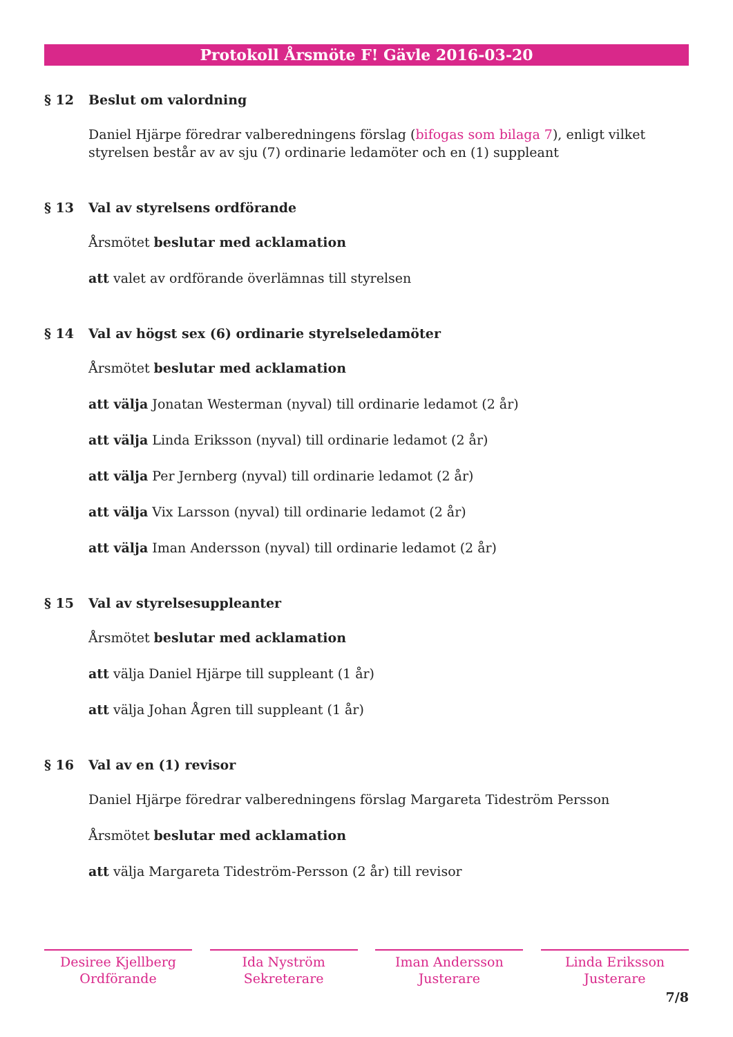Protokoll Årsmöte F! Gävle 2016-03-20
§ 12 Beslut om valordning
Daniel Hjärpe föredrar valberedningens förslag (bifogas som bilaga 7), enligt vilket styrelsen består av av sju (7) ordinarie ledamöter och en (1) suppleant
§ 13 Val av styrelsens ordförande
Årsmötet beslutar med acklamation
att valet av ordförande överlämnas till styrelsen
§ 14 Val av högst sex (6) ordinarie styrelseledamöter
Årsmötet beslutar med acklamation
att välja Jonatan Westerman (nyval) till ordinarie ledamot (2 år)
att välja Linda Eriksson (nyval) till ordinarie ledamot (2 år)
att välja Per Jernberg (nyval) till ordinarie ledamot (2 år)
att välja Vix Larsson (nyval) till ordinarie ledamot (2 år)
att välja Iman Andersson (nyval) till ordinarie ledamot (2 år)
§ 15 Val av styrelsesuppleanter
Årsmötet beslutar med acklamation
att välja Daniel Hjärpe till suppleant (1 år)
att välja Johan Ågren till suppleant (1 år)
§ 16 Val av en (1) revisor
Daniel Hjärpe föredrar valberedningens förslag Margareta Tideström Persson
Årsmötet beslutar med acklamation
att välja Margareta Tideström-Persson (2 år) till revisor
Desiree Kjellberg
Ordförande
Ida Nyström
Sekreterare
Iman Andersson
Justerare
Linda Eriksson
Justerare
7/8